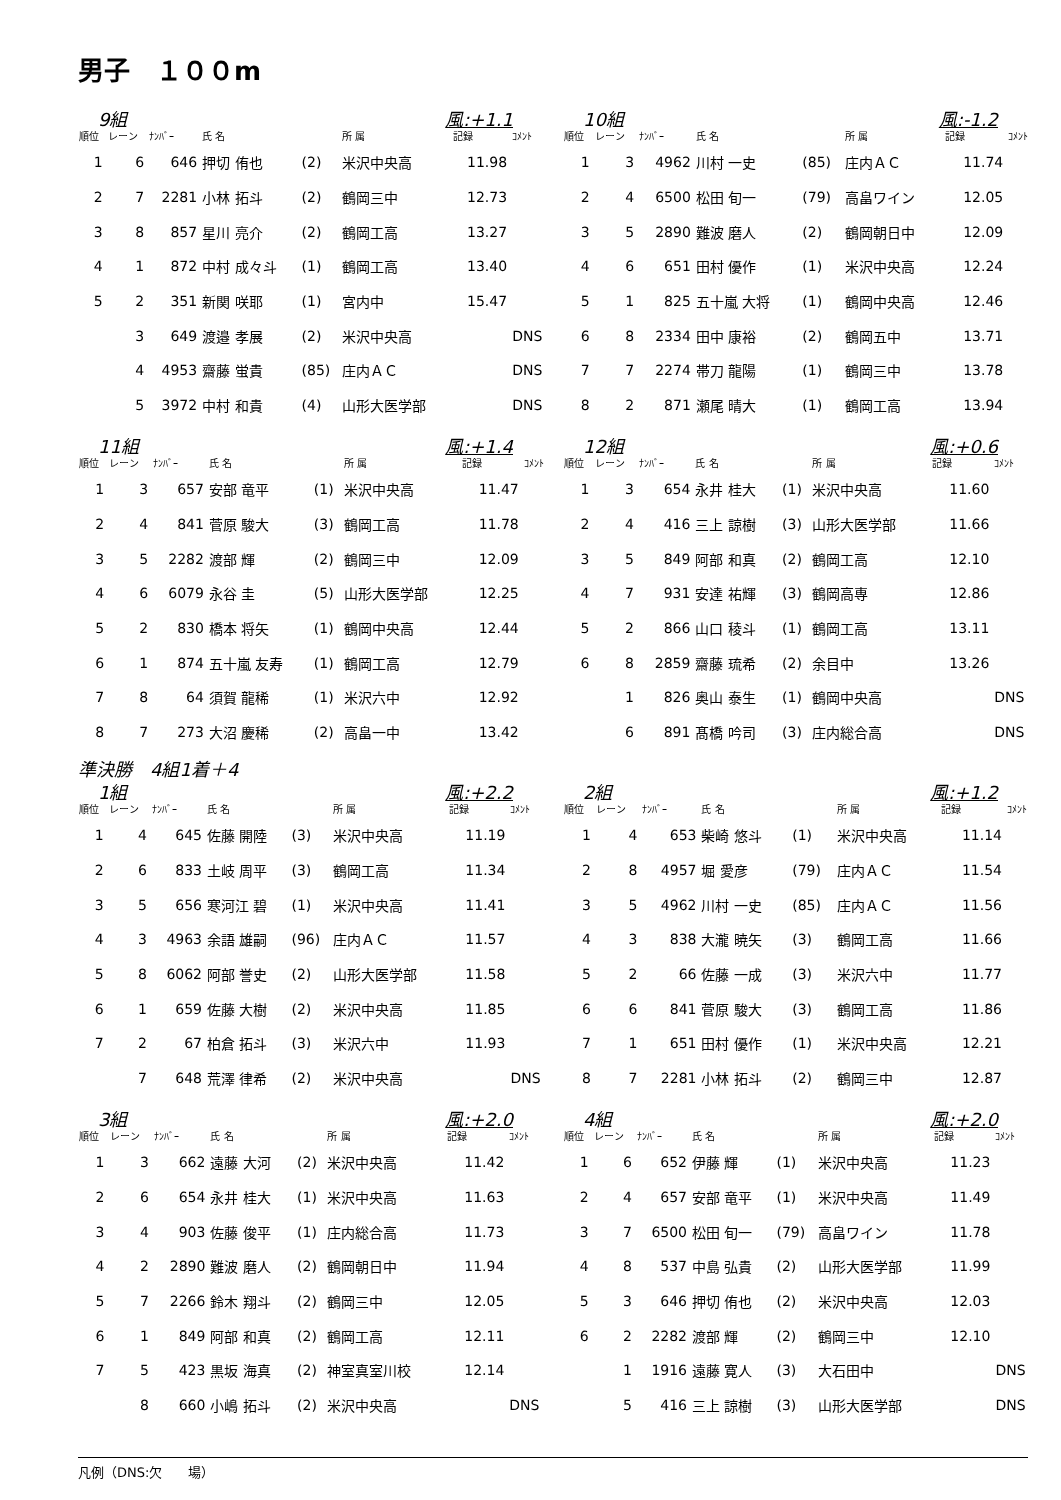男子　１００m
9組 風:+1.1
| 順位 | レーン | ﾅﾝﾊﾞｰ | 氏 名 | | 所 属 | 記録 | ｺﾒﾝﾄ |
| --- | --- | --- | --- | --- | --- | --- | --- |
| 1 | 6 | 646 | 押切 侑也 | (2) | 米沢中央高 | 11.98 | |
| 2 | 7 | 2281 | 小林 拓斗 | (2) | 鶴岡三中 | 12.73 | |
| 3 | 8 | 857 | 星川 亮介 | (2) | 鶴岡工高 | 13.27 | |
| 4 | 1 | 872 | 中村 成々斗 | (1) | 鶴岡工高 | 13.40 | |
| 5 | 2 | 351 | 新関 咲耶 | (1) | 宮内中 | 15.47 | |
| | 3 | 649 | 渡邉 孝展 | (2) | 米沢中央高 | | DNS |
| | 4 | 4953 | 齋藤 蛍貴 | (85) | 庄内ＡＣ | | DNS |
| | 5 | 3972 | 中村 和貴 | (4) | 山形大医学部 | | DNS |
10組 風:-1.2
| 順位 | レーン | ﾅﾝﾊﾞｰ | 氏 名 | | 所 属 | 記録 | ｺﾒﾝﾄ |
| --- | --- | --- | --- | --- | --- | --- | --- |
| 1 | 3 | 4962 | 川村 一史 | (85) | 庄内ＡＣ | 11.74 | |
| 2 | 4 | 6500 | 松田 旬一 | (79) | 高畠ワイン | 12.05 | |
| 3 | 5 | 2890 | 難波 磨人 | (2) | 鶴岡朝日中 | 12.09 | |
| 4 | 6 | 651 | 田村 優作 | (1) | 米沢中央高 | 12.24 | |
| 5 | 1 | 825 | 五十嵐 大将 | (1) | 鶴岡中央高 | 12.46 | |
| 6 | 8 | 2334 | 田中 康裕 | (2) | 鶴岡五中 | 13.71 | |
| 7 | 7 | 2274 | 帯刀 龍陽 | (1) | 鶴岡三中 | 13.78 | |
| 8 | 2 | 871 | 瀬尾 晴大 | (1) | 鶴岡工高 | 13.94 | |
11組 風:+1.4
| 順位 | レーン | ﾅﾝﾊﾞｰ | 氏 名 | | 所 属 | 記録 | ｺﾒﾝﾄ |
| --- | --- | --- | --- | --- | --- | --- | --- |
| 1 | 3 | 657 | 安部 竜平 | (1) | 米沢中央高 | 11.47 | |
| 2 | 4 | 841 | 菅原 駿大 | (3) | 鶴岡工高 | 11.78 | |
| 3 | 5 | 2282 | 渡部 輝 | (2) | 鶴岡三中 | 12.09 | |
| 4 | 6 | 6079 | 永谷 圭 | (5) | 山形大医学部 | 12.25 | |
| 5 | 2 | 830 | 橋本 将矢 | (1) | 鶴岡中央高 | 12.44 | |
| 6 | 1 | 874 | 五十嵐 友寿 | (1) | 鶴岡工高 | 12.79 | |
| 7 | 8 | 64 | 須賀 龍稀 | (1) | 米沢六中 | 12.92 | |
| 8 | 7 | 273 | 大沼 慶稀 | (2) | 高畠一中 | 13.42 | |
12組 風:+0.6
| 順位 | レーン | ﾅﾝﾊﾞｰ | 氏 名 | | 所 属 | 記録 | ｺﾒﾝﾄ |
| --- | --- | --- | --- | --- | --- | --- | --- |
| 1 | 3 | 654 | 永井 桂大 | (1) | 米沢中央高 | 11.60 | |
| 2 | 4 | 416 | 三上 諒樹 | (3) | 山形大医学部 | 11.66 | |
| 3 | 5 | 849 | 阿部 和真 | (2) | 鶴岡工高 | 12.10 | |
| 4 | 7 | 931 | 安達 祐輝 | (3) | 鶴岡高専 | 12.86 | |
| 5 | 2 | 866 | 山口 稜斗 | (1) | 鶴岡工高 | 13.11 | |
| 6 | 8 | 2859 | 齋藤 琉希 | (2) | 余目中 | 13.26 | |
| | 1 | 826 | 奥山 泰生 | (1) | 鶴岡中央高 | | DNS |
| | 6 | 891 | 髙橋 吟司 | (3) | 庄内総合高 | | DNS |
準決勝　4組1着＋4
1組 風:+2.2
| 順位 | レーン | ﾅﾝﾊﾞｰ | 氏 名 | | 所 属 | 記録 | ｺﾒﾝﾄ |
| --- | --- | --- | --- | --- | --- | --- | --- |
| 1 | 4 | 645 | 佐藤 開陸 | (3) | 米沢中央高 | 11.19 | |
| 2 | 6 | 833 | 土岐 周平 | (3) | 鶴岡工高 | 11.34 | |
| 3 | 5 | 656 | 寒河江 碧 | (1) | 米沢中央高 | 11.41 | |
| 4 | 3 | 4963 | 余語 雄嗣 | (96) | 庄内ＡＣ | 11.57 | |
| 5 | 8 | 6062 | 阿部 誉史 | (2) | 山形大医学部 | 11.58 | |
| 6 | 1 | 659 | 佐藤 大樹 | (2) | 米沢中央高 | 11.85 | |
| 7 | 2 | 67 | 柏倉 拓斗 | (3) | 米沢六中 | 11.93 | |
| | 7 | 648 | 荒澤 律希 | (2) | 米沢中央高 | | DNS |
2組 風:+1.2
| 順位 | レーン | ﾅﾝﾊﾞｰ | 氏 名 | | 所 属 | 記録 | ｺﾒﾝﾄ |
| --- | --- | --- | --- | --- | --- | --- | --- |
| 1 | 4 | 653 | 柴崎 悠斗 | (1) | 米沢中央高 | 11.14 | |
| 2 | 8 | 4957 | 堀 愛彦 | (79) | 庄内ＡＣ | 11.54 | |
| 3 | 5 | 4962 | 川村 一史 | (85) | 庄内ＡＣ | 11.56 | |
| 4 | 3 | 838 | 大瀧 暁矢 | (3) | 鶴岡工高 | 11.66 | |
| 5 | 2 | 66 | 佐藤 一成 | (3) | 米沢六中 | 11.77 | |
| 6 | 6 | 841 | 菅原 駿大 | (3) | 鶴岡工高 | 11.86 | |
| 7 | 1 | 651 | 田村 優作 | (1) | 米沢中央高 | 12.21 | |
| 8 | 7 | 2281 | 小林 拓斗 | (2) | 鶴岡三中 | 12.87 | |
3組 風:+2.0
| 順位 | レーン | ﾅﾝﾊﾞｰ | 氏 名 | | 所 属 | 記録 | ｺﾒﾝﾄ |
| --- | --- | --- | --- | --- | --- | --- | --- |
| 1 | 3 | 662 | 遠藤 大河 | (2) | 米沢中央高 | 11.42 | |
| 2 | 6 | 654 | 永井 桂大 | (1) | 米沢中央高 | 11.63 | |
| 3 | 4 | 903 | 佐藤 俊平 | (1) | 庄内総合高 | 11.73 | |
| 4 | 2 | 2890 | 難波 磨人 | (2) | 鶴岡朝日中 | 11.94 | |
| 5 | 7 | 2266 | 鈴木 翔斗 | (2) | 鶴岡三中 | 12.05 | |
| 6 | 1 | 849 | 阿部 和真 | (2) | 鶴岡工高 | 12.11 | |
| 7 | 5 | 423 | 黒坂 海真 | (2) | 神室真室川校 | 12.14 | |
| | 8 | 660 | 小嶋 拓斗 | (2) | 米沢中央高 | | DNS |
4組 風:+2.0
| 順位 | レーン | ﾅﾝﾊﾞｰ | 氏 名 | | 所 属 | 記録 | ｺﾒﾝﾄ |
| --- | --- | --- | --- | --- | --- | --- | --- |
| 1 | 6 | 652 | 伊藤 輝 | (1) | 米沢中央高 | 11.23 | |
| 2 | 4 | 657 | 安部 竜平 | (1) | 米沢中央高 | 11.49 | |
| 3 | 7 | 6500 | 松田 旬一 | (79) | 高畠ワイン | 11.78 | |
| 4 | 8 | 537 | 中島 弘貴 | (2) | 山形大医学部 | 11.99 | |
| 5 | 3 | 646 | 押切 侑也 | (2) | 米沢中央高 | 12.03 | |
| 6 | 2 | 2282 | 渡部 輝 | (2) | 鶴岡三中 | 12.10 | |
| | 1 | 1916 | 遠藤 寛人 | (3) | 大石田中 | | DNS |
| | 5 | 416 | 三上 諒樹 | (3) | 山形大医学部 | | DNS |
凡例（DNS:欠　　場）